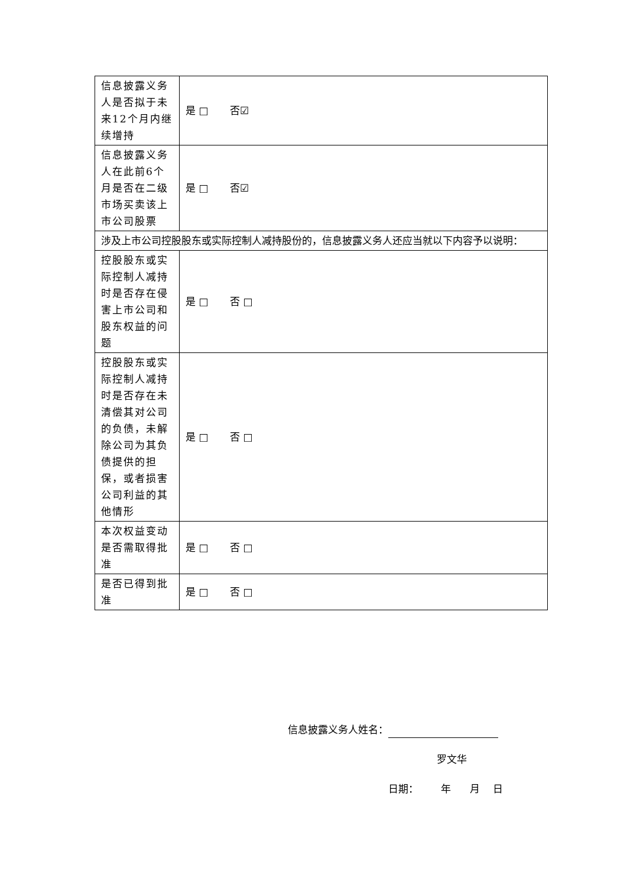| 信息披露义务人是否拟于未来12个月内继续增持 | 是 □ 否☑ |
| 信息披露义务人在此前6个月是否在二级市场买卖该上市公司股票 | 是 □ 否☑ |
| 涉及上市公司控股股东或实际控制人减持股份的，信息披露义务人还应当就以下内容予以说明： | |
| 控股股东或实际控制人减持时是否存在侵害上市公司和股东权益的问题 | 是 □ 否 □ |
| 控股股东或实际控制人减持时是否存在未清偿其对公司的负债，未解除公司为其负债提供的担保，或者损害公司利益的其他情形 | 是 □ 否 □ |
| 本次权益变动是否需取得批准 | 是 □ 否 □ |
| 是否已得到批准 | 是 □ 否 □ |
信息披露义务人姓名：
罗文华
日期： 年 月 日